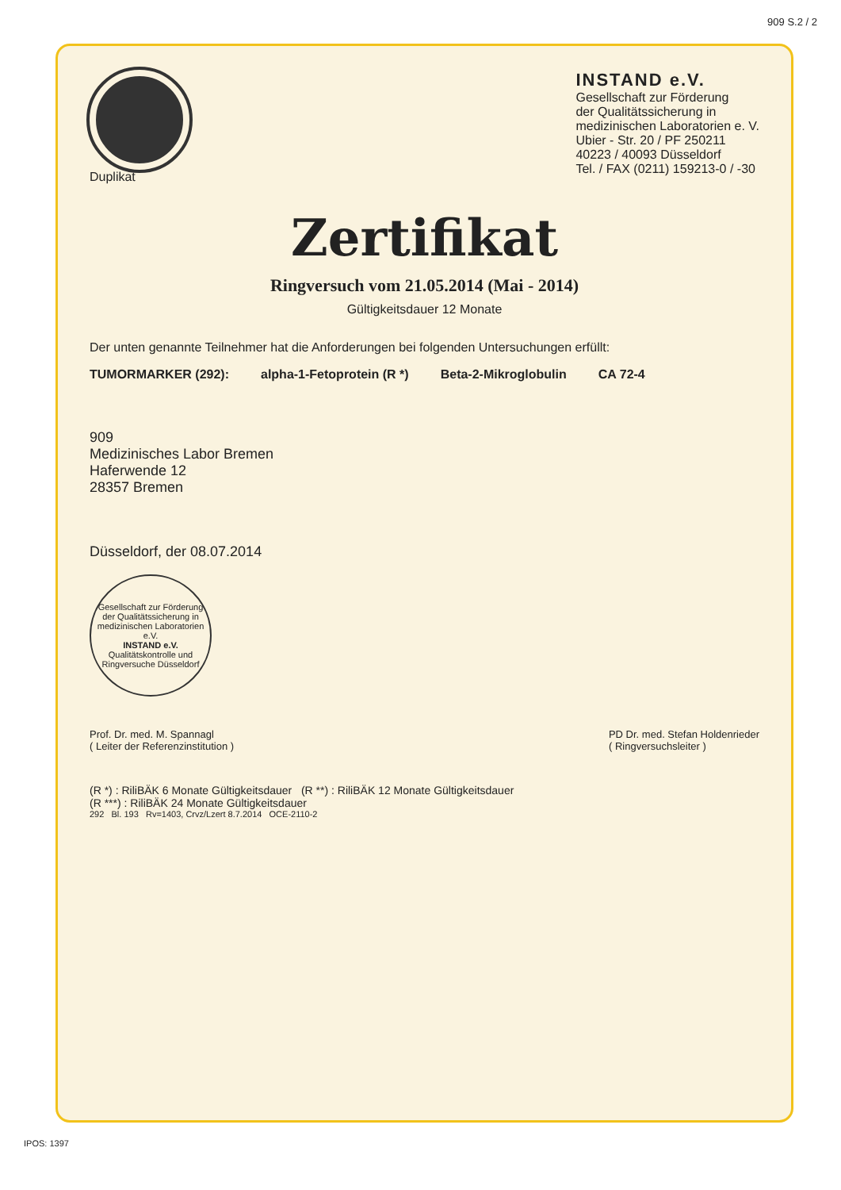909 S.2 / 2
Duplikat
INSTAND e.V.
Gesellschaft zur Förderung
der Qualitätssicherung in
medizinischen Laboratorien e. V.
Ubier - Str. 20 / PF 250211
40223 / 40093 Düsseldorf
Tel. / FAX (0211) 159213-0 / -30
Zertifikat
Ringversuch vom 21.05.2014 (Mai - 2014)
Gültigkeitsdauer 12 Monate
Der unten genannte Teilnehmer hat die Anforderungen bei folgenden Untersuchungen erfüllt:
TUMORMARKER (292): alpha-1-Fetoprotein (R *) Beta-2-Mikroglobulin CA 72-4
909
Medizinisches Labor Bremen
Haferwende 12
28357 Bremen
Düsseldorf, der 08.07.2014
Gesellschaft zur Förderung der Qualitätssicherung in medizinischen Laboratorien e.V.
INSTAND e.V.
Qualitätskontrolle und Ringversuche Düsseldorf
Prof. Dr. med. M. Spannagl
( Leiter der Referenzinstitution )
PD Dr. med. Stefan Holdenrieder
( Ringversuchsleiter )
(R *) : RiliBÄK 6 Monate Gültigkeitsdauer (R **) : RiliBÄK 12 Monate Gültigkeitsdauer
(R ***) : RiliBÄK 24 Monate Gültigkeitsdauer
292 Bl. 193 Rv=1403, Crvz/Lzert 8.7.2014 OCE-2110-2
IPOS: 1397